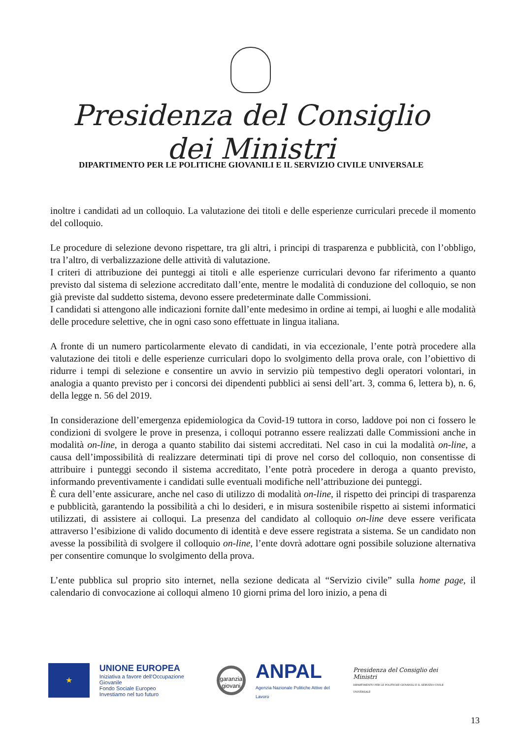Presidenza del Consiglio dei Ministri
DIPARTIMENTO PER LE POLITICHE GIOVANILI E IL SERVIZIO CIVILE UNIVERSALE
inoltre i candidati ad un colloquio. La valutazione dei titoli e delle esperienze curriculari precede il momento del colloquio.
Le procedure di selezione devono rispettare, tra gli altri, i principi di trasparenza e pubblicità, con l’obbligo, tra l’altro, di verbalizzazione delle attività di valutazione.
I criteri di attribuzione dei punteggi ai titoli e alle esperienze curriculari devono far riferimento a quanto previsto dal sistema di selezione accreditato dall’ente, mentre le modalità di conduzione del colloquio, se non già previste dal suddetto sistema, devono essere predeterminate dalle Commissioni.
I candidati si attengono alle indicazioni fornite dall’ente medesimo in ordine ai tempi, ai luoghi e alle modalità delle procedure selettive, che in ogni caso sono effettuate in lingua italiana.
A fronte di un numero particolarmente elevato di candidati, in via eccezionale, l’ente potrà procedere alla valutazione dei titoli e delle esperienze curriculari dopo lo svolgimento della prova orale, con l’obiettivo di ridurre i tempi di selezione e consentire un avvio in servizio più tempestivo degli operatori volontari, in analogia a quanto previsto per i concorsi dei dipendenti pubblici ai sensi dell’art. 3, comma 6, lettera b), n. 6, della legge n. 56 del 2019.
In considerazione dell’emergenza epidemiologica da Covid-19 tuttora in corso, laddove poi non ci fossero le condizioni di svolgere le prove in presenza, i colloqui potranno essere realizzati dalle Commissioni anche in modalità on-line, in deroga a quanto stabilito dai sistemi accreditati. Nel caso in cui la modalità on-line, a causa dell’impossibilità di realizzare determinati tipi di prove nel corso del colloquio, non consentisse di attribuire i punteggi secondo il sistema accreditato, l’ente potrà procedere in deroga a quanto previsto, informando preventivamente i candidati sulle eventuali modifiche nell’attribuzione dei punteggi.
È cura dell’ente assicurare, anche nel caso di utilizzo di modalità on-line, il rispetto dei principi di trasparenza e pubblicità, garantendo la possibilità a chi lo desideri, e in misura sostenibile rispetto ai sistemi informatici utilizzati, di assistere ai colloqui. La presenza del candidato al colloquio on-line deve essere verificata attraverso l’esibizione di valido documento di identità e deve essere registrata a sistema. Se un candidato non avesse la possibilità di svolgere il colloquio on-line, l’ente dovrà adottare ogni possibile soluzione alternativa per consentire comunque lo svolgimento della prova.
L’ente pubblica sul proprio sito internet, nella sezione dedicata al “Servizio civile” sulla home page, il calendario di convocazione ai colloqui almeno 10 giorni prima del loro inizio, a pena di
★
UNIONE EUROPEA
Iniziativa a favore dell'Occupazione Giovanile
Fondo Sociale Europeo
Investiamo nel tuo futuro
garanzia giovani
ANPAL
Agenzia Nazionale Politiche Attive del Lavoro
Presidenza del Consiglio dei Ministri
DIPARTIMENTO PER LE POLITICHE GIOVANILI E IL SERVIZIO CIVILE UNIVERSALE
13